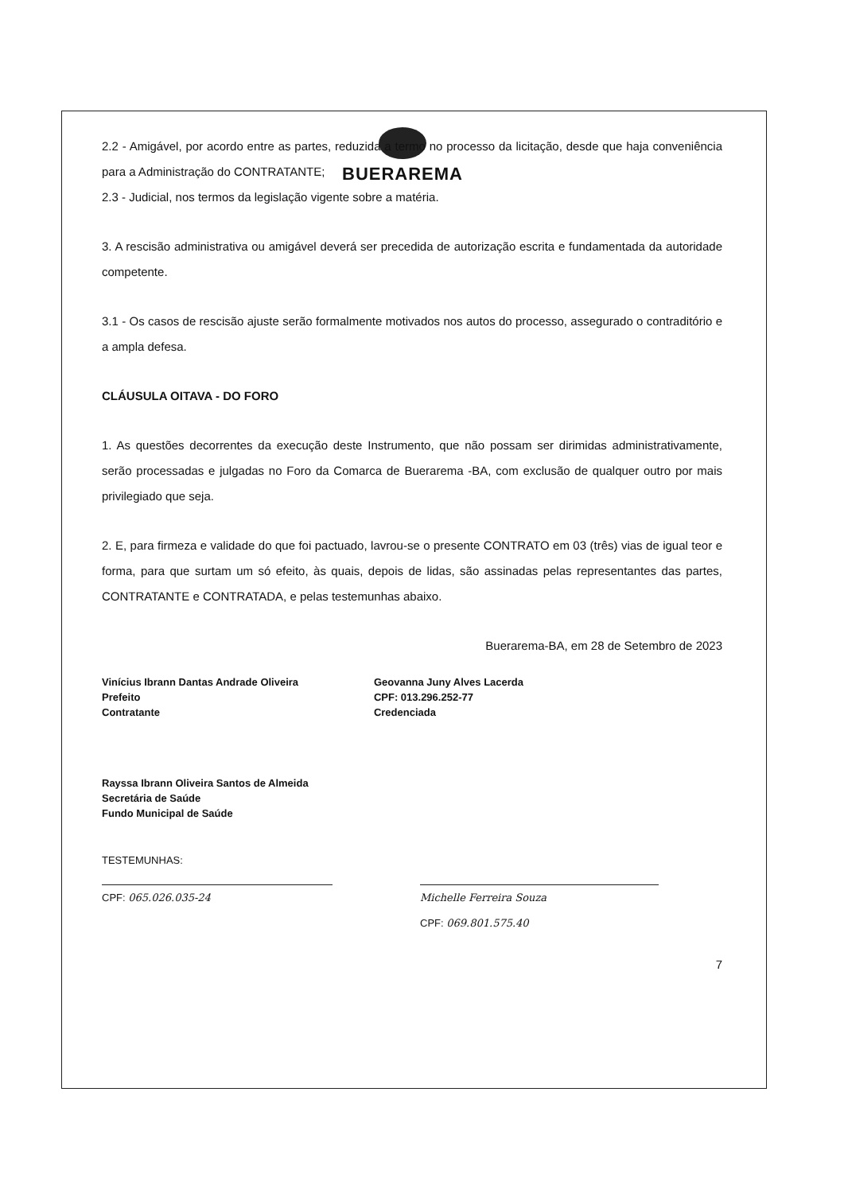BUERAREMA
2.2 - Amigável, por acordo entre as partes, reduzida a termo no processo da licitação, desde que haja conveniência para a Administração do CONTRATANTE;
2.3 - Judicial, nos termos da legislação vigente sobre a matéria.
3. A rescisão administrativa ou amigável deverá ser precedida de autorização escrita e fundamentada da autoridade competente.
3.1 - Os casos de rescisão ajuste serão formalmente motivados nos autos do processo, assegurado o contraditório e a ampla defesa.
CLÁUSULA OITAVA - DO FORO
1. As questões decorrentes da execução deste Instrumento, que não possam ser dirimidas administrativamente, serão processadas e julgadas no Foro da Comarca de Buerarema -BA, com exclusão de qualquer outro por mais privilegiado que seja.
2. E, para firmeza e validade do que foi pactuado, lavrou-se o presente CONTRATO em 03 (três) vias de igual teor e forma, para que surtam um só efeito, às quais, depois de lidas, são assinadas pelas representantes das partes, CONTRATANTE e CONTRATADA, e pelas testemunhas abaixo.
Buerarema-BA, em 28 de Setembro de 2023
Vinícius Ibrann Dantas Andrade Oliveira
Prefeito
Contratante
Geovanna Juny Alves Lacerda
CPF: 013.296.252-77
Credenciada
Rayssa Ibrann Oliveira Santos de Almeida
Secretária de Saúde
Fundo Municipal de Saúde
TESTEMUNHAS:
CPF: 065.026.035-24 Michelle Ferreira Souza
CPF: 069.801.575.40
7